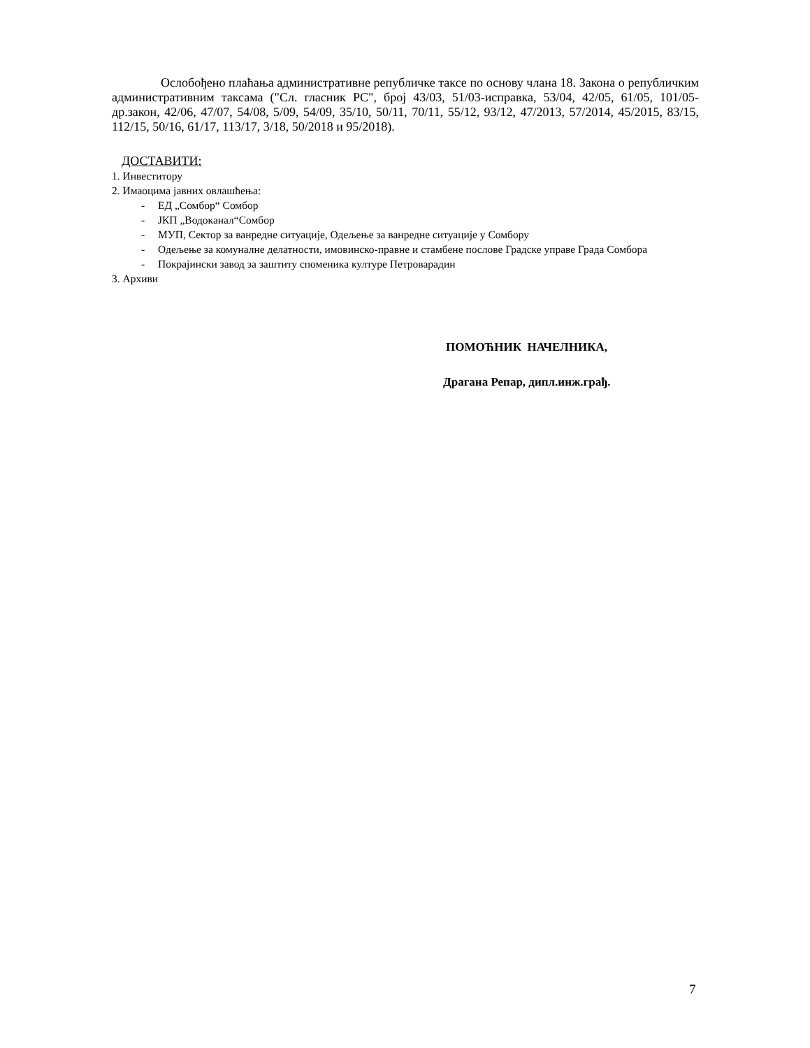Ослобођено плаћања административне републичке таксе по основу члана 18. Закона о републичким административним таксама ("Сл. гласник РС", број 43/03, 51/03-исправка, 53/04, 42/05, 61/05, 101/05-др.закон, 42/06, 47/07, 54/08, 5/09, 54/09, 35/10, 50/11, 70/11, 55/12, 93/12, 47/2013, 57/2014, 45/2015, 83/15, 112/15, 50/16, 61/17, 113/17, 3/18, 50/2018 и 95/2018).
ДОСТАВИТИ:
1. Инвеститору
2. Имаоцима јавних овлашћења:
- ЕД „Сомбор“ Сомбор
- ЈКП „Водоканал“Сомбор
- МУП, Сектор за ванредне ситуације, Одељење за ванредне ситуације у Сомбору
- Одељење за комуналне делатности, имовинско-правне и стамбене послове Градске управе Града Сомбора
- Покрајински завод за заштиту споменика културе Петроварадин
3. Архиви
ПОМОЋНИК НАЧЕЛНИКА,
Драгана Репар, дипл.инж.грађ.
7